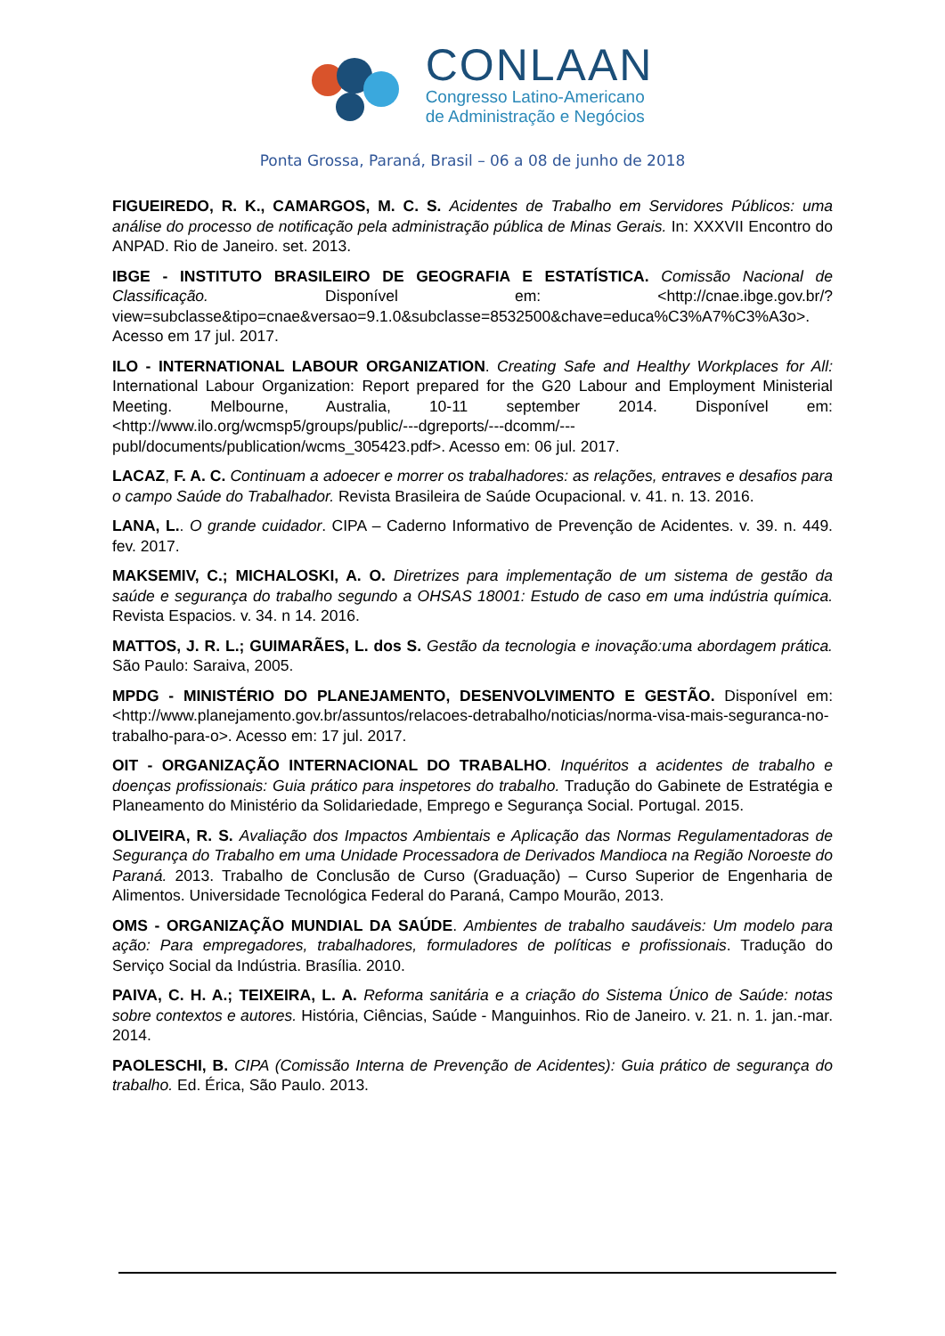CONLAAN
Congresso Latino-Americano
de Administração e Negócios
Ponta Grossa, Paraná, Brasil – 06 a 08 de junho de 2018
FIGUEIREDO, R. K., CAMARGOS, M. C. S. Acidentes de Trabalho em Servidores Públicos: uma análise do processo de notificação pela administração pública de Minas Gerais. In: XXXVII Encontro do ANPAD. Rio de Janeiro. set. 2013.
IBGE - INSTITUTO BRASILEIRO DE GEOGRAFIA E ESTATÍSTICA. Comissão Nacional de Classificação. Disponível em: <http://cnae.ibge.gov.br/?view=subclasse&tipo=cnae&versao=9.1.0&subclasse=8532500&chave=educa%C3%A7%C3%A3o>. Acesso em 17 jul. 2017.
ILO - INTERNATIONAL LABOUR ORGANIZATION. Creating Safe and Healthy Workplaces for All: International Labour Organization: Report prepared for the G20 Labour and Employment Ministerial Meeting. Melbourne, Australia, 10-11 september 2014. Disponível em: <http://www.ilo.org/wcmsp5/groups/public/---dgreports/---dcomm/---publ/documents/publication/wcms_305423.pdf>. Acesso em: 06 jul. 2017.
LACAZ, F. A. C. Continuam a adoecer e morrer os trabalhadores: as relações, entraves e desafios para o campo Saúde do Trabalhador. Revista Brasileira de Saúde Ocupacional. v. 41. n. 13. 2016.
LANA, L.. O grande cuidador. CIPA – Caderno Informativo de Prevenção de Acidentes. v. 39. n. 449. fev. 2017.
MAKSEMIV, C.; MICHALOSKI, A. O. Diretrizes para implementação de um sistema de gestão da saúde e segurança do trabalho segundo a OHSAS 18001: Estudo de caso em uma indústria química. Revista Espacios. v. 34. n 14. 2016.
MATTOS, J. R. L.; GUIMARÃES, L. dos S. Gestão da tecnologia e inovação:uma abordagem prática. São Paulo: Saraiva, 2005.
MPDG - MINISTÉRIO DO PLANEJAMENTO, DESENVOLVIMENTO E GESTÃO. Disponível em: <http://www.planejamento.gov.br/assuntos/relacoes-detrabalho/noticias/norma-visa-mais-seguranca-no-trabalho-para-o>. Acesso em: 17 jul. 2017.
OIT - ORGANIZAÇÃO INTERNACIONAL DO TRABALHO. Inquéritos a acidentes de trabalho e doenças profissionais: Guia prático para inspetores do trabalho. Tradução do Gabinete de Estratégia e Planeamento do Ministério da Solidariedade, Emprego e Segurança Social. Portugal. 2015.
OLIVEIRA, R. S. Avaliação dos Impactos Ambientais e Aplicação das Normas Regulamentadoras de Segurança do Trabalho em uma Unidade Processadora de Derivados Mandioca na Região Noroeste do Paraná. 2013. Trabalho de Conclusão de Curso (Graduação) – Curso Superior de Engenharia de Alimentos. Universidade Tecnológica Federal do Paraná, Campo Mourão, 2013.
OMS - ORGANIZAÇÃO MUNDIAL DA SAÚDE. Ambientes de trabalho saudáveis: Um modelo para ação: Para empregadores, trabalhadores, formuladores de políticas e profissionais. Tradução do Serviço Social da Indústria. Brasília. 2010.
PAIVA, C. H. A.; TEIXEIRA, L. A. Reforma sanitária e a criação do Sistema Único de Saúde: notas sobre contextos e autores. História, Ciências, Saúde - Manguinhos. Rio de Janeiro. v. 21. n. 1. jan.-mar. 2014.
PAOLESCHI, B. CIPA (Comissão Interna de Prevenção de Acidentes): Guia prático de segurança do trabalho. Ed. Érica, São Paulo. 2013.